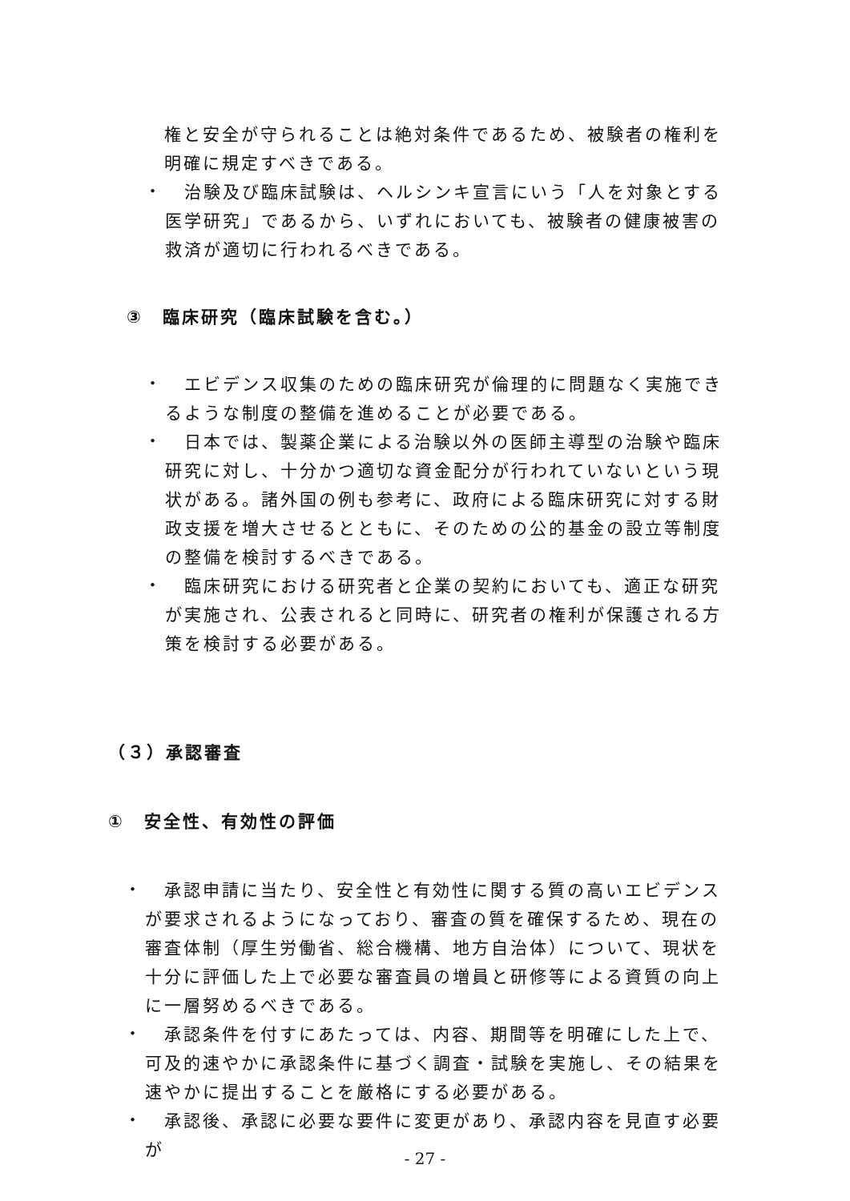権と安全が守られることは絶対条件であるため、被験者の権利を明確に規定すべきである。
・
　治験及び臨床試験は、ヘルシンキ宣言にいう「人を対象とする医学研究」であるから、いずれにおいても、被験者の健康被害の救済が適切に行われるべきである。
③　臨床研究（臨床試験を含む。）
・
　エビデンス収集のための臨床研究が倫理的に問題なく実施できるような制度の整備を進めることが必要である。
・
　日本では、製薬企業による治験以外の医師主導型の治験や臨床研究に対し、十分かつ適切な資金配分が行われていないという現状がある。諸外国の例も参考に、政府による臨床研究に対する財政支援を増大させるとともに、そのための公的基金の設立等制度の整備を検討するべきである。
・
　臨床研究における研究者と企業の契約においても、適正な研究が実施され、公表されると同時に、研究者の権利が保護される方策を検討する必要がある。
（３）承認審査
①　安全性、有効性の評価
・
　承認申請に当たり、安全性と有効性に関する質の高いエビデンスが要求されるようになっており、審査の質を確保するため、現在の審査体制（厚生労働省、総合機構、地方自治体）について、現状を十分に評価した上で必要な審査員の増員と研修等による資質の向上に一層努めるべきである。
・
　承認条件を付すにあたっては、内容、期間等を明確にした上で、可及的速やかに承認条件に基づく調査・試験を実施し、その結果を速やかに提出することを厳格にする必要がある。
・
　承認後、承認に必要な要件に変更があり、承認内容を見直す必要が
- 27 -